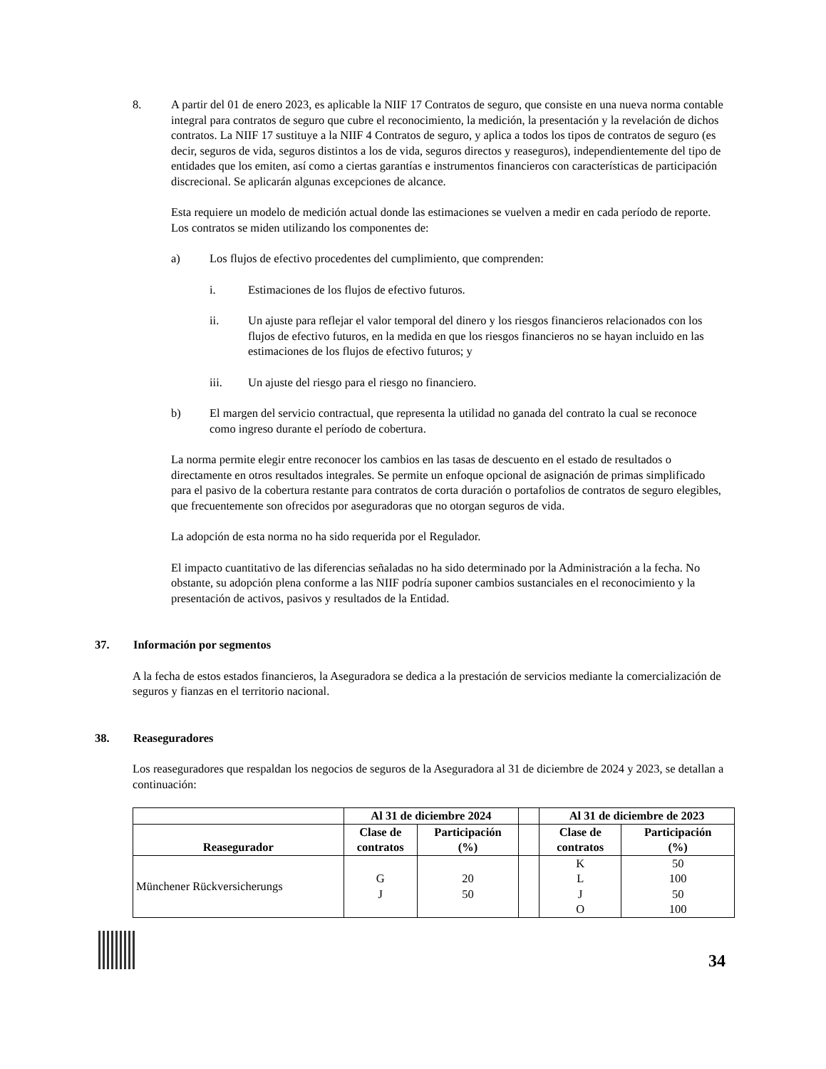8. A partir del 01 de enero 2023, es aplicable la NIIF 17 Contratos de seguro, que consiste en una nueva norma contable integral para contratos de seguro que cubre el reconocimiento, la medición, la presentación y la revelación de dichos contratos. La NIIF 17 sustituye a la NIIF 4 Contratos de seguro, y aplica a todos los tipos de contratos de seguro (es decir, seguros de vida, seguros distintos a los de vida, seguros directos y reaseguros), independientemente del tipo de entidades que los emiten, así como a ciertas garantías e instrumentos financieros con características de participación discrecional. Se aplicarán algunas excepciones de alcance.
Esta requiere un modelo de medición actual donde las estimaciones se vuelven a medir en cada período de reporte. Los contratos se miden utilizando los componentes de:
a) Los flujos de efectivo procedentes del cumplimiento, que comprenden:
i. Estimaciones de los flujos de efectivo futuros.
ii. Un ajuste para reflejar el valor temporal del dinero y los riesgos financieros relacionados con los flujos de efectivo futuros, en la medida en que los riesgos financieros no se hayan incluido en las estimaciones de los flujos de efectivo futuros; y
iii. Un ajuste del riesgo para el riesgo no financiero.
b) El margen del servicio contractual, que representa la utilidad no ganada del contrato la cual se reconoce como ingreso durante el período de cobertura.
La norma permite elegir entre reconocer los cambios en las tasas de descuento en el estado de resultados o directamente en otros resultados integrales. Se permite un enfoque opcional de asignación de primas simplificado para el pasivo de la cobertura restante para contratos de corta duración o portafolios de contratos de seguro elegibles, que frecuentemente son ofrecidos por aseguradoras que no otorgan seguros de vida.
La adopción de esta norma no ha sido requerida por el Regulador.
El impacto cuantitativo de las diferencias señaladas no ha sido determinado por la Administración a la fecha. No obstante, su adopción plena conforme a las NIIF podría suponer cambios sustanciales en el reconocimiento y la presentación de activos, pasivos y resultados de la Entidad.
37. Información por segmentos
A la fecha de estos estados financieros, la Aseguradora se dedica a la prestación de servicios mediante la comercialización de seguros y fianzas en el territorio nacional.
38. Reaseguradores
Los reaseguradores que respaldan los negocios de seguros de la Aseguradora al 31 de diciembre de 2024 y 2023, se detallan a continuación:
| | Al 31 de diciembre 2024 | | | Al 31 de diciembre de 2023 | |
| --- | --- | --- | --- | --- | --- |
| Reasegurador | Clase de contratos | Participación (%) | | Clase de contratos | Participación (%) |
| Münchener Rückversicherungs | G J | 20 50 | | K L J O | 50 100 50 100 |
34